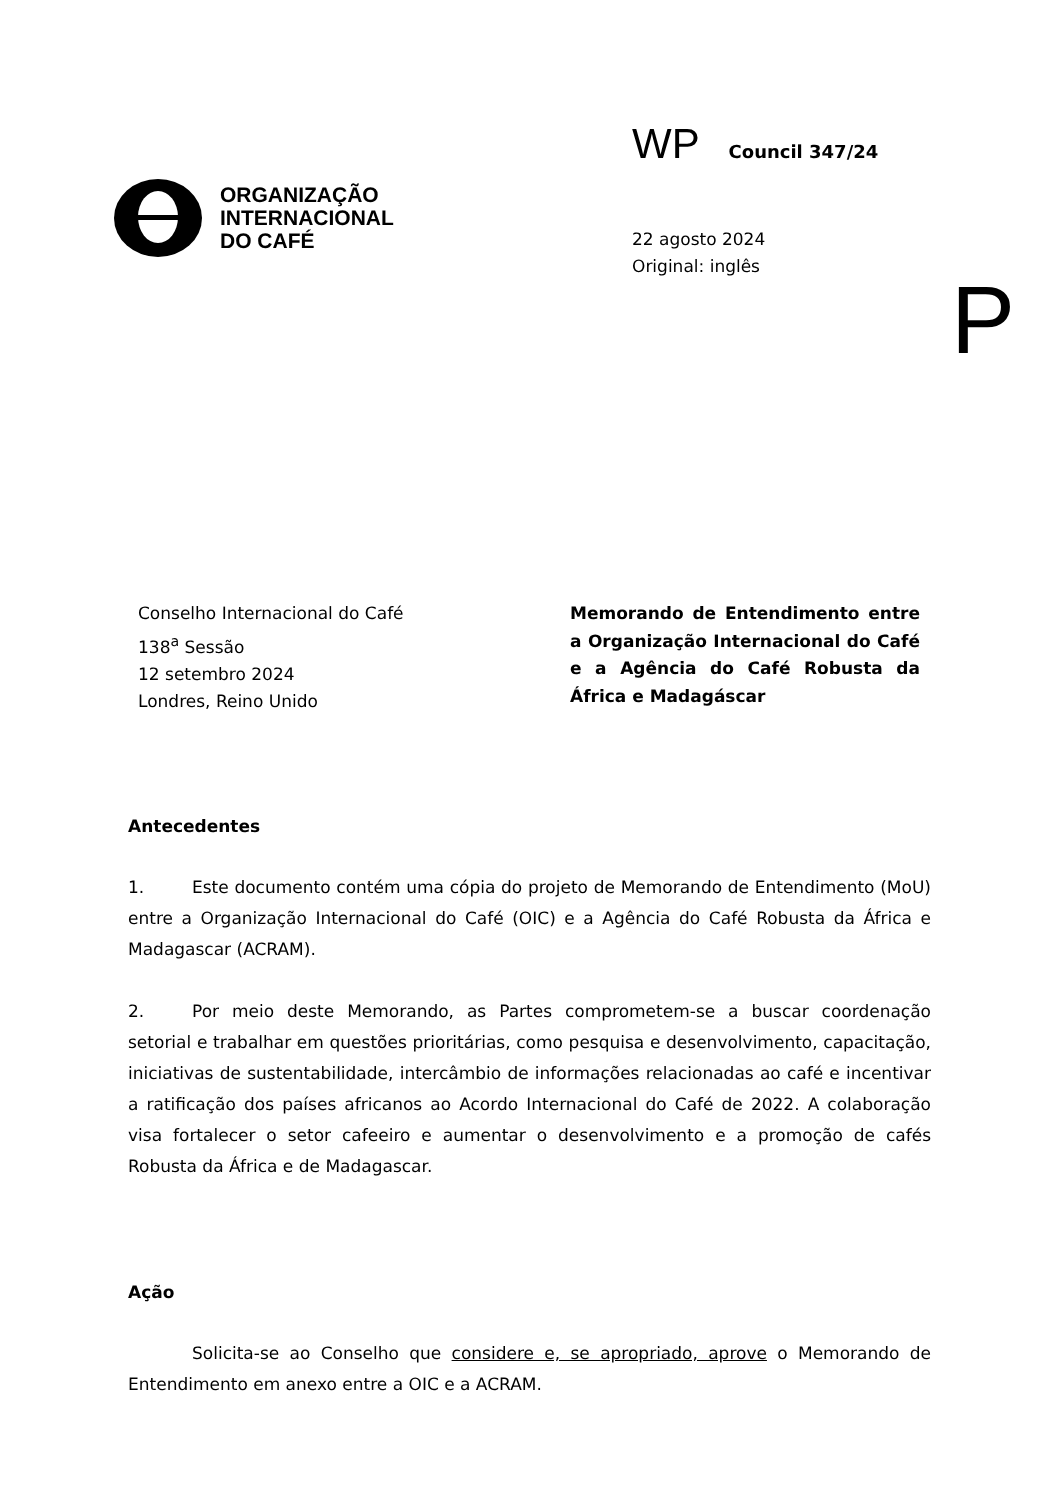ORGANIZAÇÃO
INTERNACIONAL
DO CAFÉ
WP Council 347/24
22 agosto 2024
Original: inglês
P
Conselho Internacional do Café
138<sup>a</sup> Sessão
12 setembro 2024
Londres, Reino Unido
Memorando de Entendimento entre a Organização Internacional do Café e a Agência do Café Robusta da África e Madagáscar
Antecedentes
1. Este documento contém uma cópia do projeto de Memorando de Entendimento (MoU) entre a Organização Internacional do Café (OIC) e a Agência do Café Robusta da África e Madagascar (ACRAM).
2. Por meio deste Memorando, as Partes comprometem-se a buscar coordenação setorial e trabalhar em questões prioritárias, como pesquisa e desenvolvimento, capacitação, iniciativas de sustentabilidade, intercâmbio de informações relacionadas ao café e incentivar a ratificação dos países africanos ao Acordo Internacional do Café de 2022. A colaboração visa fortalecer o setor cafeeiro e aumentar o desenvolvimento e a promoção de cafés Robusta da África e de Madagascar.
Ação
Solicita-se ao Conselho que considere e, se apropriado, aprove o Memorando de Entendimento em anexo entre a OIC e a ACRAM.